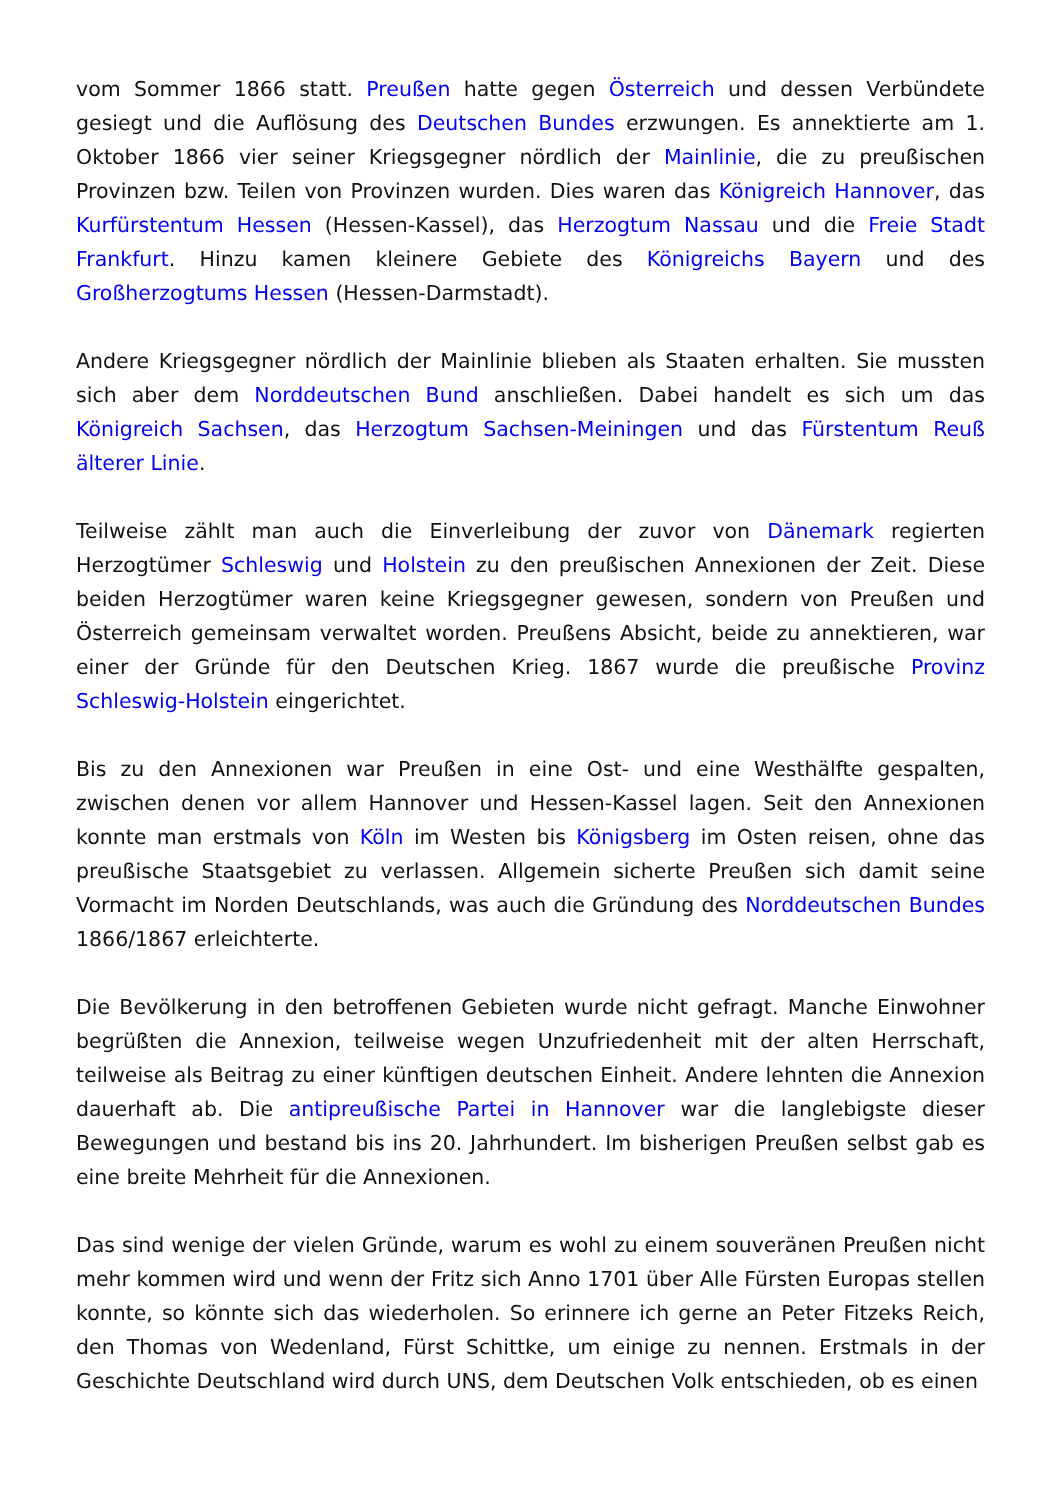vom Sommer 1866 statt. Preußen hatte gegen Österreich und dessen Verbündete gesiegt und die Auflösung des Deutschen Bundes erzwungen. Es annektierte am 1. Oktober 1866 vier seiner Kriegsgegner nördlich der Mainlinie, die zu preußischen Provinzen bzw. Teilen von Provinzen wurden. Dies waren das Königreich Hannover, das Kurfürstentum Hessen (Hessen-Kassel), das Herzogtum Nassau und die Freie Stadt Frankfurt. Hinzu kamen kleinere Gebiete des Königreichs Bayern und des Großherzogtums Hessen (Hessen-Darmstadt).
Andere Kriegsgegner nördlich der Mainlinie blieben als Staaten erhalten. Sie mussten sich aber dem Norddeutschen Bund anschließen. Dabei handelt es sich um das Königreich Sachsen, das Herzogtum Sachsen-Meiningen und das Fürstentum Reuß älterer Linie.
Teilweise zählt man auch die Einverleibung der zuvor von Dänemark regierten Herzogtümer Schleswig und Holstein zu den preußischen Annexionen der Zeit. Diese beiden Herzogtümer waren keine Kriegsgegner gewesen, sondern von Preußen und Österreich gemeinsam verwaltet worden. Preußens Absicht, beide zu annektieren, war einer der Gründe für den Deutschen Krieg. 1867 wurde die preußische Provinz Schleswig-Holstein eingerichtet.
Bis zu den Annexionen war Preußen in eine Ost- und eine Westhälfte gespalten, zwischen denen vor allem Hannover und Hessen-Kassel lagen. Seit den Annexionen konnte man erstmals von Köln im Westen bis Königsberg im Osten reisen, ohne das preußische Staatsgebiet zu verlassen. Allgemein sicherte Preußen sich damit seine Vormacht im Norden Deutschlands, was auch die Gründung des Norddeutschen Bundes 1866/1867 erleichterte.
Die Bevölkerung in den betroffenen Gebieten wurde nicht gefragt. Manche Einwohner begrüßten die Annexion, teilweise wegen Unzufriedenheit mit der alten Herrschaft, teilweise als Beitrag zu einer künftigen deutschen Einheit. Andere lehnten die Annexion dauerhaft ab. Die antipreußische Partei in Hannover war die langlebigste dieser Bewegungen und bestand bis ins 20. Jahrhundert. Im bisherigen Preußen selbst gab es eine breite Mehrheit für die Annexionen.
Das sind wenige der vielen Gründe, warum es wohl zu einem souveränen Preußen nicht mehr kommen wird und wenn der Fritz sich Anno 1701 über Alle Fürsten Europas stellen konnte, so könnte sich das wiederholen. So erinnere ich gerne an Peter Fitzeks Reich, den Thomas von Wedenland, Fürst Schittke, um einige zu nennen. Erstmals in der Geschichte Deutschland wird durch UNS, dem Deutschen Volk entschieden, ob es einen